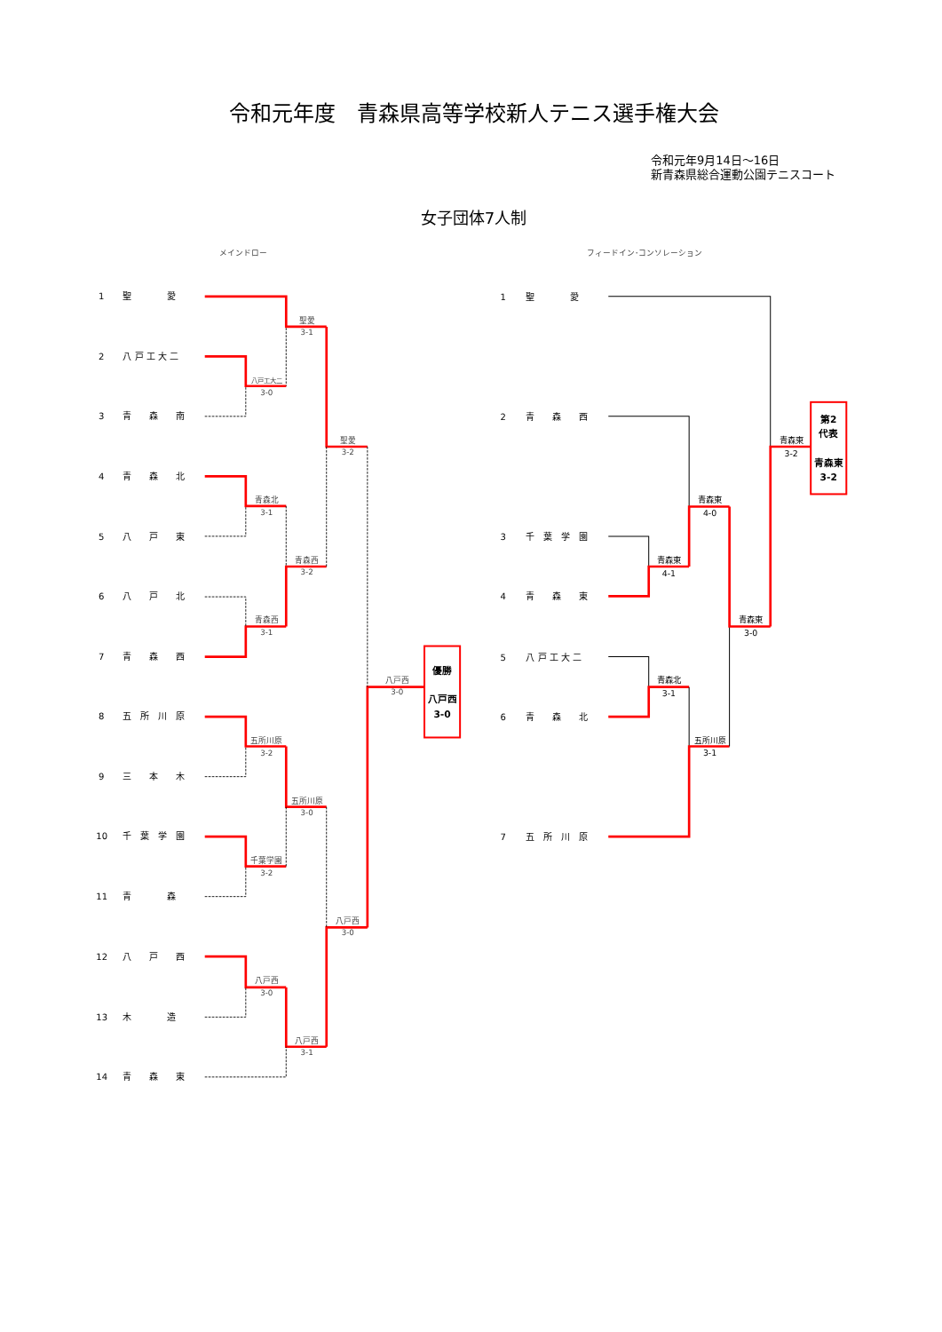令和元年度　青森県高等学校新人テニス選手権大会
令和元年9月14日～16日
新青森県総合運動公園テニスコート
女子団体7人制
メインドロー
フィードイン･コンソレーション
1
聖　　　　愛
2
八 戸 工 大 二
3
青　　森　　南
4
青　　森　　北
5
八　　戸　　東
6
八　　戸　　北
7
青　　森　　西
8
五　所　川　原
9
三　　本　　木
10
千　葉　学　園
11
青　　　　森
12
八　　戸　　西
13
木　　　　造
14
青　　森　　東
聖愛
3-1
八戸工大二
3-0
青森北
3-1
聖愛
3-2
青森西
3-2
青森西
3-1
八戸西
3-0
五所川原
3-2
五所川原
3-0
千葉学園
3-2
八戸西
3-0
八戸西
3-0
八戸西
3-1
優勝
八戸西
3-0
1
聖　　　　愛
2
青　　森　　西
3
千　葉　学　園
4
青　　森　　東
5
八 戸 工 大 二
6
青　　森　　北
7
五　所　川　原
青森東
3-2
青森東
4-0
青森東
4-1
青森東
3-0
青森北
3-1
五所川原
3-1
第2
代表
青森東
3-2